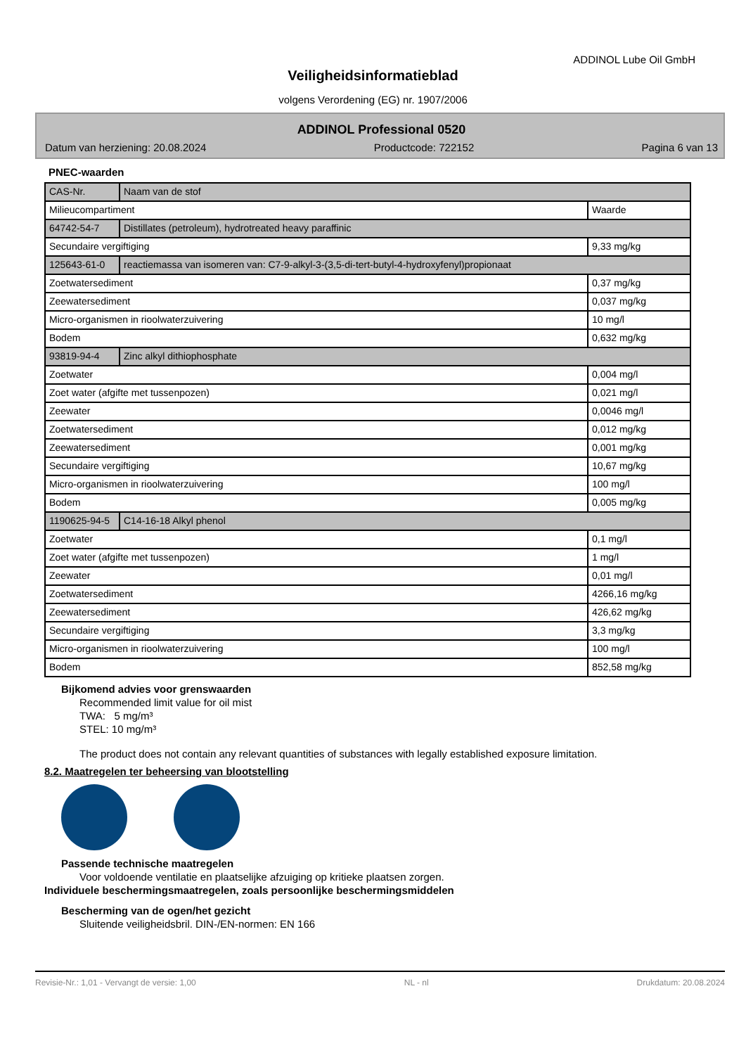ADDINOL Lube Oil GmbH
Veiligheidsinformatieblad
volgens Verordening (EG) nr. 1907/2006
ADDINOL Professional 0520
Datum van herziening: 20.08.2024 Productcode: 722152 Pagina 6 van 13
PNEC-waarden
| CAS-Nr. | Naam van de stof | |
| Milieucompartiment | | Waarde |
| 64742-54-7 | Distillates (petroleum), hydrotreated heavy paraffinic | |
| Secundaire vergiftiging | | 9,33 mg/kg |
| 125643-61-0 | reactiemassa van isomeren van: C7-9-alkyl-3-(3,5-di-tert-butyl-4-hydroxyfenyl)propionaat | |
| Zoetwatersediment | | 0,37 mg/kg |
| Zeewatersediment | | 0,037 mg/kg |
| Micro-organismen in rioolwaterzuivering | | 10 mg/l |
| Bodem | | 0,632 mg/kg |
| 93819-94-4 | Zinc alkyl dithiophosphate | |
| Zoetwater | | 0,004 mg/l |
| Zoet water (afgifte met tussenpozen) | | 0,021 mg/l |
| Zeewater | | 0,0046 mg/l |
| Zoetwatersediment | | 0,012 mg/kg |
| Zeewatersediment | | 0,001 mg/kg |
| Secundaire vergiftiging | | 10,67 mg/kg |
| Micro-organismen in rioolwaterzuivering | | 100 mg/l |
| Bodem | | 0,005 mg/kg |
| 1190625-94-5 | C14-16-18 Alkyl phenol | |
| Zoetwater | | 0,1 mg/l |
| Zoet water (afgifte met tussenpozen) | | 1 mg/l |
| Zeewater | | 0,01 mg/l |
| Zoetwatersediment | | 4266,16 mg/kg |
| Zeewatersediment | | 426,62 mg/kg |
| Secundaire vergiftiging | | 3,3 mg/kg |
| Micro-organismen in rioolwaterzuivering | | 100 mg/l |
| Bodem | | 852,58 mg/kg |
Bijkomend advies voor grenswaarden
Recommended limit value for oil mist
TWA: 5 mg/m³
STEL: 10 mg/m³
The product does not contain any relevant quantities of substances with legally established exposure limitation.
8.2. Maatregelen ter beheersing van blootstelling
Passende technische maatregelen
Voor voldoende ventilatie en plaatselijke afzuiging op kritieke plaatsen zorgen.
Individuele beschermingsmaatregelen, zoals persoonlijke beschermingsmiddelen
Bescherming van de ogen/het gezicht
Sluitende veiligheidsbril. DIN-/EN-normen: EN 166
Revisie-Nr.: 1,01 - Vervangt de versie: 1,00 NL - nl Drukdatum: 20.08.2024